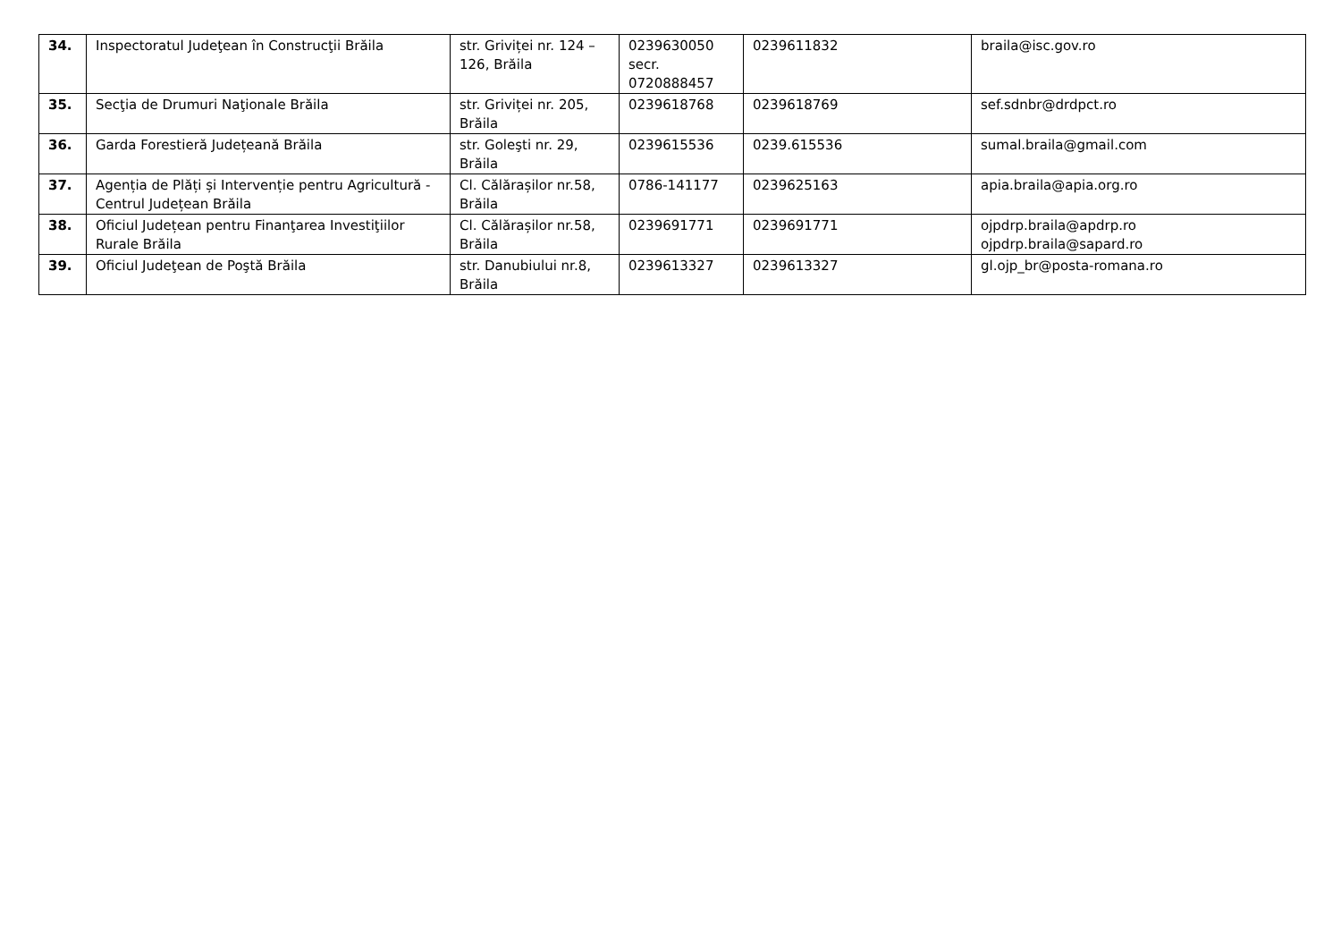| 34. | Inspectoratul Judeţean în Construcţii Brăila | str. Griviței nr. 124 – 126, Brăila | 0239630050 secr. 0720888457 | 0239611832 | braila@isc.gov.ro |
| 35. | Secţia de Drumuri Naţionale Brăila | str. Griviței nr. 205, Brăila | 0239618768 | 0239618769 | sef.sdnbr@drdpct.ro |
| 36. | Garda Forestieră Județeană Brăila | str. Goleşti nr. 29, Brăila | 0239615536 | 0239.615536 | sumal.braila@gmail.com |
| 37. | Agenția de Plăți și Intervenție pentru Agricultură - Centrul Județean Brăila | Cl. Călărașilor nr.58, Brăila | 0786-141177 | 0239625163 | apia.braila@apia.org.ro |
| 38. | Oficiul Județean pentru Finanţarea Investiţiilor Rurale Brăila | Cl. Călărașilor nr.58, Brăila | 0239691771 | 0239691771 | ojpdrp.braila@apdrp.ro ojpdrp.braila@sapard.ro |
| 39. | Oficiul Judeţean de Poştă Brăila | str. Danubiului nr.8, Brăila | 0239613327 | 0239613327 | gl.ojp_br@posta-romana.ro |